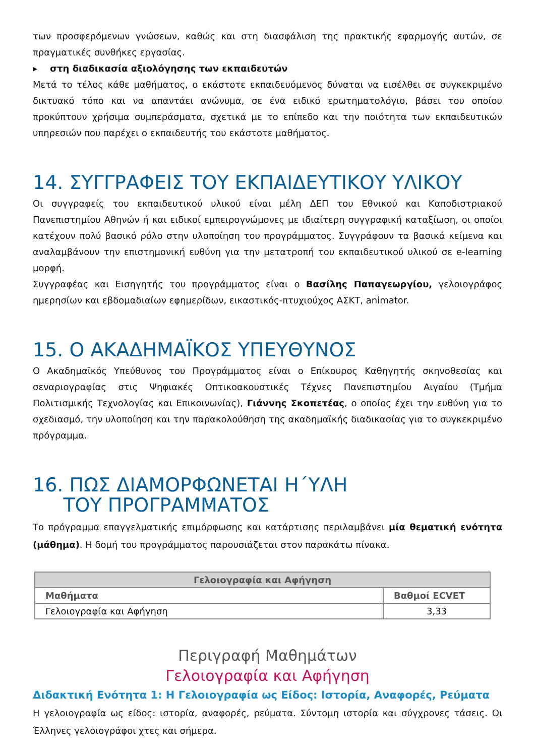των προσφερόμενων γνώσεων, καθώς και στη διασφάλιση της πρακτικής εφαρμογής αυτών, σε πραγματικές συνθήκες εργασίας.
▸ στη διαδικασία αξιολόγησης των εκπαιδευτών
Μετά το τέλος κάθε μαθήματος, ο εκάστοτε εκπαιδευόμενος δύναται να εισέλθει σε συγκεκριμένο δικτυακό τόπο και να απαντάει ανώνυμα, σε ένα ειδικό ερωτηματολόγιο, βάσει του οποίου προκύπτουν χρήσιμα συμπεράσματα, σχετικά με το επίπεδο και την ποιότητα των εκπαιδευτικών υπηρεσιών που παρέχει ο εκπαιδευτής του εκάστοτε μαθήματος.
14. ΣΥΓΓΡΑΦΕΙΣ ΤΟΥ ΕΚΠΑΙΔΕΥΤΙΚΟΥ ΥΛΙΚΟΥ
Οι συγγραφείς του εκπαιδευτικού υλικού είναι μέλη ΔΕΠ του Εθνικού και Καποδιστριακού Πανεπιστημίου Αθηνών ή και ειδικοί εμπειρογνώμονες με ιδιαίτερη συγγραφική καταξίωση, οι οποίοι κατέχουν πολύ βασικό ρόλο στην υλοποίηση του προγράμματος. Συγγράφουν τα βασικά κείμενα και αναλαμβάνουν την επιστημονική ευθύνη για την μετατροπή του εκπαιδευτικού υλικού σε e-learning μορφή.
Συγγραφέας και Εισηγητής του προγράμματος είναι ο Βασίλης Παπαγεωργίου, γελοιογράφος ημερησίων και εβδομαδιαίων εφημερίδων, εικαστικός-πτυχιούχος ΑΣΚΤ, animator.
15. Ο ΑΚΑΔΗΜΑΪΚΟΣ ΥΠΕΥΘΥΝΟΣ
Ο Ακαδημαϊκός Υπεύθυνος του Προγράμματος είναι ο Επίκουρος Καθηγητής σκηνοθεσίας και σεναριογραφίας στις Ψηφιακές Οπτικοακουστικές Τέχνες Πανεπιστημίου Αιγαίου (Τμήμα Πολιτισμικής Τεχνολογίας και Επικοινωνίας), Γιάννης Σκοπετέας, ο οποίος έχει την ευθύνη για το σχεδιασμό, την υλοποίηση και την παρακολούθηση της ακαδημαϊκής διαδικασίας για το συγκεκριμένο πρόγραμμα.
16. ΠΩΣ ΔΙΑΜΟΡΦΩΝΕΤΑΙ Η΄ΥΛΗ
ΤΟΥ ΠΡΟΓΡΑΜΜΑΤΟΣ
Το πρόγραμμα επαγγελματικής επιμόρφωσης και κατάρτισης περιλαμβάνει μία θεματική ενότητα (μάθημα). Η δομή του προγράμματος παρουσιάζεται στον παρακάτω πίνακα.
| Γελοιογραφία και Αφήγηση | |
| --- | --- |
| Μαθήματα | Βαθμοί ECVET |
| Γελοιογραφία και Αφήγηση | 3,33 |
Περιγραφή Μαθημάτων
Γελοιογραφία και Αφήγηση
Διδακτική Ενότητα 1: Η Γελοιογραφία ως Είδος: Ιστορία, Αναφορές, Ρεύματα
Η γελοιογραφία ως είδος: ιστορία, αναφορές, ρεύματα. Σύντομη ιστορία και σύγχρονες τάσεις. Οι Έλληνες γελοιογράφοι χτες και σήμερα.